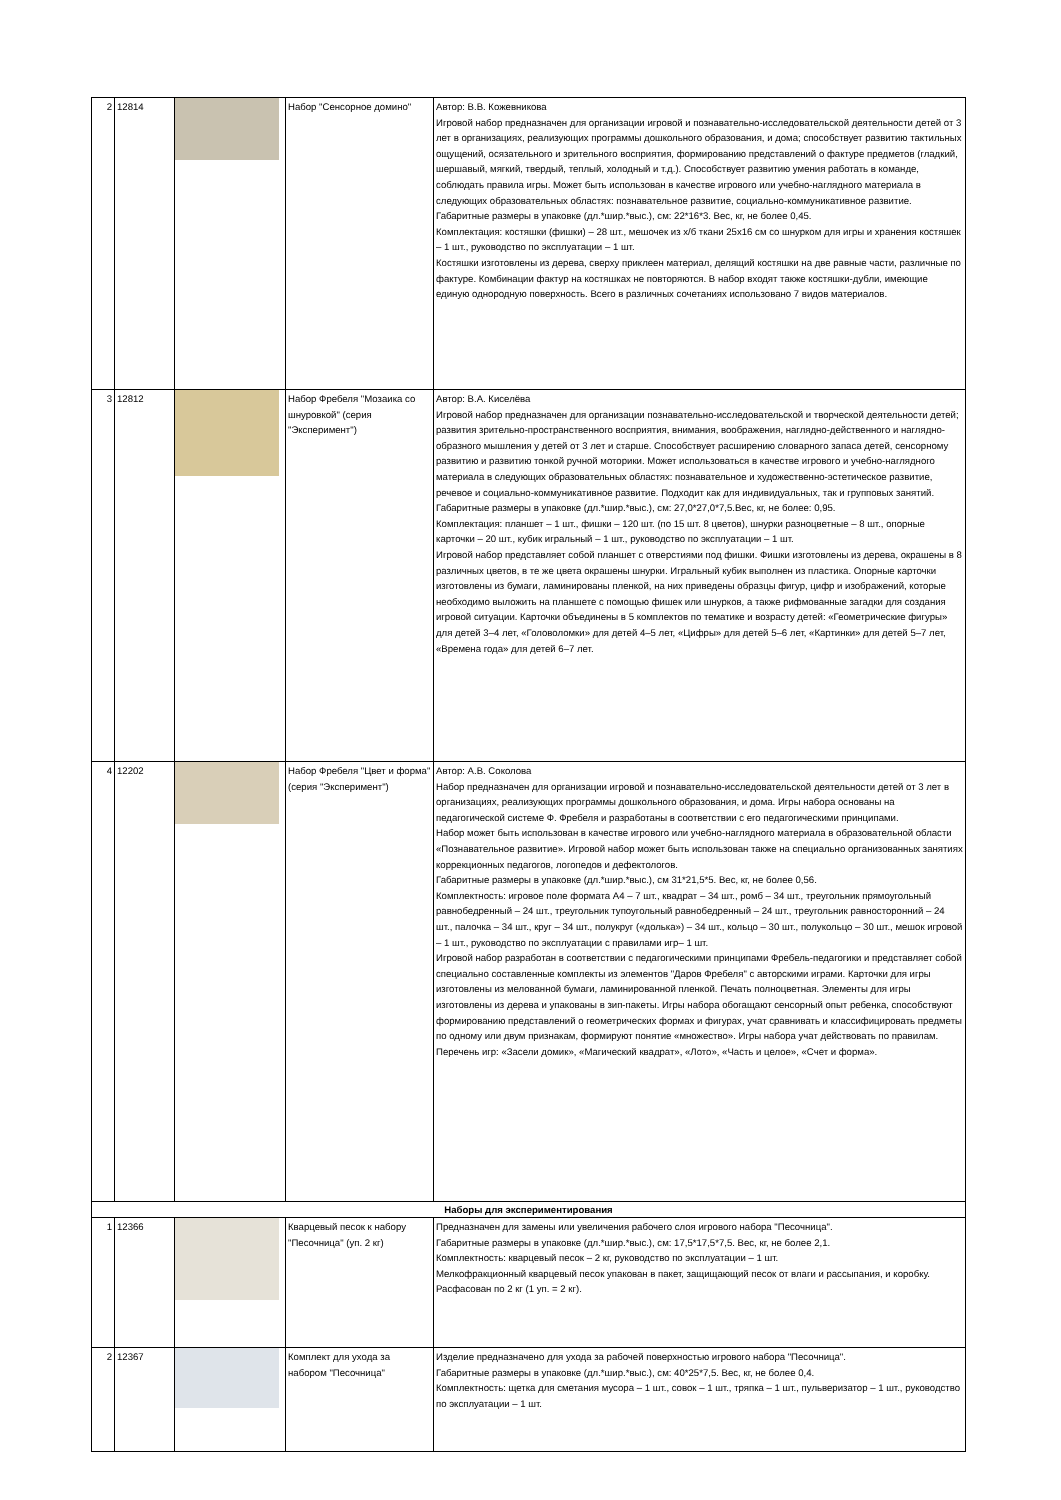| 2 | 12814 | | Набор "Сенсорное домино" | Автор: В.В. Кожевникова Игровой набор предназначен для организации игровой и познавательно-исследовательской деятельности детей от 3 лет в организациях, реализующих программы дошкольного образования, и дома; способствует развитию тактильных ощущений, осязательного и зрительного восприятия, формированию представлений о фактуре предметов (гладкий, шершавый, мягкий, твердый, теплый, холодный и т.д.). Способствует развитию умения работать в команде, соблюдать правила игры. Может быть использован в качестве игрового или учебно-наглядного материала в следующих образовательных областях: познавательное развитие, социально-коммуникативное развитие. Габаритные размеры в упаковке (дл.*шир.*выс.), см: 22*16*3. Вес, кг, не более 0,45. Комплектация: костяшки (фишки) – 28 шт., мешочек из х/б ткани 25х16 см со шнурком для игры и хранения костяшек – 1 шт., руководство по эксплуатации – 1 шт. Костяшки изготовлены из дерева, сверху приклеен материал, делящий костяшки на две равные части, различные по фактуре. Комбинации фактур на костяшках не повторяются. В набор входят также костяшки-дубли, имеющие единую однородную поверхность. Всего в различных сочетаниях использовано 7 видов материалов. |
| 3 | 12812 | | Набор Фребеля "Мозаика со шнуровкой" (серия "Эксперимент") | Автор: В.А. Киселёва Игровой набор предназначен для организации познавательно-исследовательской и творческой деятельности детей; развития зрительно-пространственного восприятия, внимания, воображения, наглядно-действенного и наглядно-образного мышления у детей от 3 лет и старше. Способствует расширению словарного запаса детей, сенсорному развитию и развитию тонкой ручной моторики. Может использоваться в качестве игрового и учебно-наглядного материала в следующих образовательных областях: познавательное и художественно-эстетическое развитие, речевое и социально-коммуникативное развитие. Подходит как для индивидуальных, так и групповых занятий. Габаритные размеры в упаковке (дл.*шир.*выс.), см: 27,0*27,0*7,5.Вес, кг, не более: 0,95. Комплектация: планшет – 1 шт., фишки – 120 шт. (по 15 шт. 8 цветов), шнурки разноцветные – 8 шт., опорные карточки – 20 шт., кубик игральный – 1 шт., руководство по эксплуатации – 1 шт. Игровой набор представляет собой планшет с отверстиями под фишки. Фишки изготовлены из дерева, окрашены в 8 различных цветов, в те же цвета окрашены шнурки. Игральный кубик выполнен из пластика. Опорные карточки изготовлены из бумаги, ламинированы пленкой, на них приведены образцы фигур, цифр и изображений, которые необходимо выложить на планшете с помощью фишек или шнурков, а также рифмованные загадки для создания игровой ситуации. Карточки объединены в 5 комплектов по тематике и возрасту детей: «Геометрические фигуры» для детей 3–4 лет, «Головоломки» для детей 4–5 лет, «Цифры» для детей 5–6 лет, «Картинки» для детей 5–7 лет, «Времена года» для детей 6–7 лет. |
| 4 | 12202 | | Набор Фребеля "Цвет и форма" (серия "Эксперимент") | Автор: А.В. Соколова Набор предназначен для организации игровой и познавательно-исследовательской деятельности детей от 3 лет в организациях, реализующих программы дошкольного образования, и дома. Игры набора основаны на педагогической системе Ф. Фребеля и разработаны в соответствии с его педагогическими принципами. Набор может быть использован в качестве игрового или учебно-наглядного материала в образовательной области «Познавательное развитие». Игровой набор может быть использован также на специально организованных занятиях коррекционных педагогов, логопедов и дефектологов. Габаритные размеры в упаковке (дл.*шир.*выс.), см 31*21,5*5. Вес, кг, не более 0,56. Комплектность: игровое поле формата А4 – 7 шт., квадрат – 34 шт., ромб – 34 шт., треугольник прямоугольный равнобедренный – 24 шт., треугольник тупоугольный равнобедренный – 24 шт., треугольник равносторонний – 24 шт., палочка – 34 шт., круг – 34 шт., полукруг («долька») – 34 шт., кольцо – 30 шт., полукольцо – 30 шт., мешок игровой – 1 шт., руководство по эксплуатации с правилами игр– 1 шт. Игровой набор разработан в соответствии с педагогическими принципами Фребель-педагогики и представляет собой специально составленные комплекты из элементов "Даров Фребеля" с авторскими играми. Карточки для игры изготовлены из мелованной бумаги, ламинированной пленкой. Печать полноцветная. Элементы для игры изготовлены из дерева и упакованы в зип-пакеты. Игры набора обогащают сенсорный опыт ребенка, способствуют формированию представлений о геометрических формах и фигурах, учат сравнивать и классифицировать предметы по одному или двум признакам, формируют понятие «множество». Игры набора учат действовать по правилам. Перечень игр: «Засели домик», «Магический квадрат», «Лото», «Часть и целое», «Счет и форма». |
| Наборы для экспериментирования | | | | |
| 1 | 12366 | | Кварцевый песок к набору "Песочница" (уп. 2 кг) | Предназначен для замены или увеличения рабочего слоя игрового набора "Песочница". Габаритные размеры в упаковке (дл.*шир.*выс.), см: 17,5*17,5*7,5. Вес, кг, не более 2,1. Комплектность: кварцевый песок – 2 кг, руководство по эксплуатации – 1 шт. Мелкофракционный кварцевый песок упакован в пакет, защищающий песок от влаги и рассыпания, и коробку. Расфасован по 2 кг (1 уп. = 2 кг). |
| 2 | 12367 | | Комплект для ухода за набором "Песочница" | Изделие предназначено для ухода за рабочей поверхностью игрового набора "Песочница". Габаритные размеры в упаковке (дл.*шир.*выс.), см: 40*25*7,5. Вес, кг, не более 0,4. Комплектность: щетка для сметания мусора – 1 шт., совок – 1 шт., тряпка – 1 шт., пульверизатор – 1 шт., руководство по эксплуатации – 1 шт. |